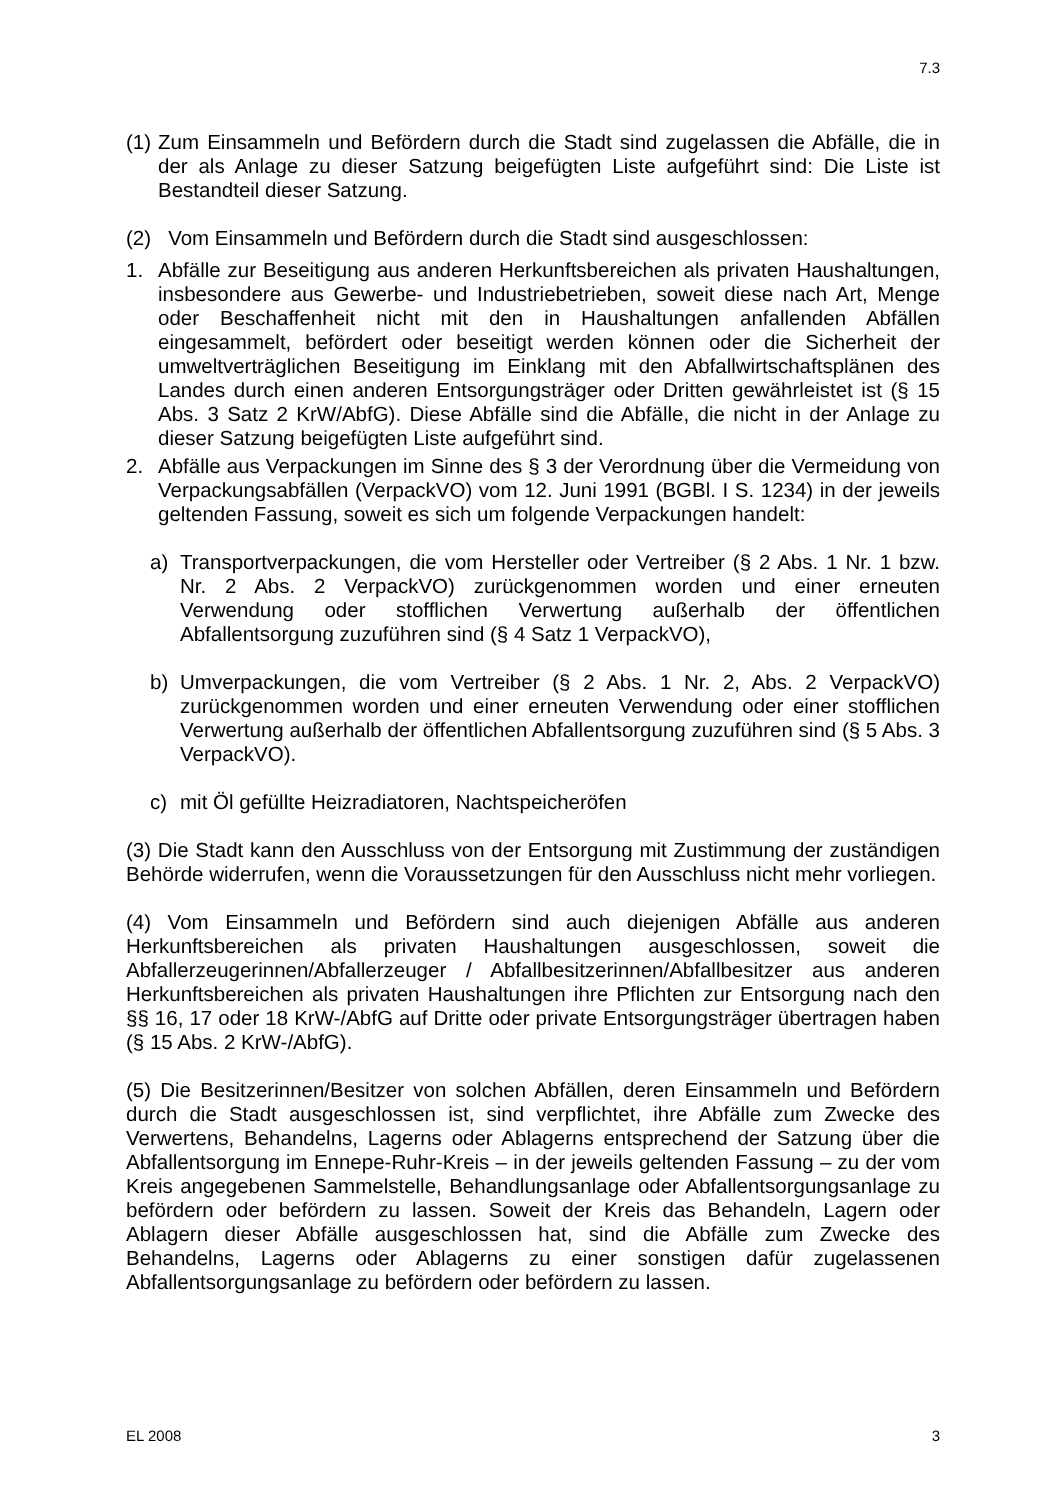7.3
(1) Zum Einsammeln und Befördern durch die Stadt sind zugelassen die Abfälle, die in der als Anlage zu dieser Satzung beigefügten Liste aufgeführt sind: Die Liste ist Bestandteil dieser Satzung.
(2) Vom Einsammeln und Befördern durch die Stadt sind ausgeschlossen:
1. Abfälle zur Beseitigung aus anderen Herkunftsbereichen als privaten Haushaltungen, insbesondere aus Gewerbe- und Industriebetrieben, soweit diese nach Art, Menge oder Beschaffenheit nicht mit den in Haushaltungen anfallenden Abfällen eingesammelt, befördert oder beseitigt werden können oder die Sicherheit der umweltverträglichen Beseitigung im Einklang mit den Abfallwirtschaftsplänen des Landes durch einen anderen Entsorgungsträger oder Dritten gewährleistet ist (§ 15 Abs. 3 Satz 2 KrW/AbfG). Diese Abfälle sind die Abfälle, die nicht in der Anlage zu dieser Satzung beigefügten Liste aufgeführt sind.
2. Abfälle aus Verpackungen im Sinne des § 3 der Verordnung über die Vermeidung von Verpackungsabfällen (VerpackVO) vom 12. Juni 1991 (BGBl. I S. 1234) in der jeweils geltenden Fassung, soweit es sich um folgende Verpackungen handelt:
a) Transportverpackungen, die vom Hersteller oder Vertreiber (§ 2 Abs. 1 Nr. 1 bzw. Nr. 2 Abs. 2 VerpackVO) zurückgenommen worden und einer erneuten Verwendung oder stofflichen Verwertung außerhalb der öffentlichen Abfallentsorgung zuzuführen sind (§ 4 Satz 1 VerpackVO),
b) Umverpackungen, die vom Vertreiber (§ 2 Abs. 1 Nr. 2, Abs. 2 VerpackVO) zurückgenommen worden und einer erneuten Verwendung oder einer stofflichen Verwertung außerhalb der öffentlichen Abfallentsorgung zuzuführen sind (§ 5 Abs. 3 VerpackVO).
c) mit Öl gefüllte Heizradiatoren, Nachtspeicheröfen
(3) Die Stadt kann den Ausschluss von der Entsorgung mit Zustimmung der zuständigen Behörde widerrufen, wenn die Voraussetzungen für den Ausschluss nicht mehr vorliegen.
(4) Vom Einsammeln und Befördern sind auch diejenigen Abfälle aus anderen Herkunftsbereichen als privaten Haushaltungen ausgeschlossen, soweit die Abfallerzeugerinnen/Abfallerzeuger / Abfallbesitzerinnen/Abfallbesitzer aus anderen Herkunftsbereichen als privaten Haushaltungen ihre Pflichten zur Entsorgung nach den §§ 16, 17 oder 18 KrW-/AbfG auf Dritte oder private Entsorgungsträger übertragen haben (§ 15 Abs. 2 KrW-/AbfG).
(5) Die Besitzerinnen/Besitzer von solchen Abfällen, deren Einsammeln und Befördern durch die Stadt ausgeschlossen ist, sind verpflichtet, ihre Abfälle zum Zwecke des Verwertens, Behandelns, Lagerns oder Ablagerns entsprechend der Satzung über die Abfallentsorgung im Ennepe-Ruhr-Kreis – in der jeweils geltenden Fassung – zu der vom Kreis angegebenen Sammelstelle, Behandlungsanlage oder Abfallentsorgungsanlage zu befördern oder befördern zu lassen. Soweit der Kreis das Behandeln, Lagern oder Ablagern dieser Abfälle ausgeschlossen hat, sind die Abfälle zum Zwecke des Behandelns, Lagerns oder Ablagerns zu einer sonstigen dafür zugelassenen Abfallentsorgungsanlage zu befördern oder befördern zu lassen.
EL 2008 3